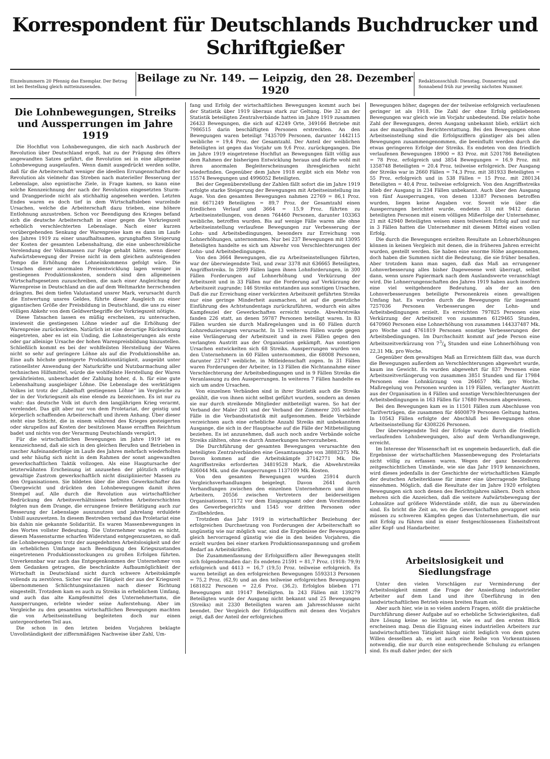Korrespondent für Deutschlands Buchdrucker und Schriftgießer
Einzelnummern 20 Pfennig das Exemplar. Der Betrag ist bei Bestellung gleich mitteinzusenden.
Beilage zu Nr. 149. — Leipzig, den 28. Dezember 1920
Redaktionsschluß: Dienstag, Donnerstag und Sonnabend früh zur jeweilig nächsten Nummer.
Die Lohnbewegungen, Streiks und Aussperrungen im Jahre 1919
Die Hochflut von Lohnbewegungen, die sich nach Ausbruch der Revolution über Deutschland ergoß, hat zu der Prägung des öfters angewandten Satzes geführt, die Revolution sei in eine allgemeine Lohnbewegung ausgelaufen. Wenn damit ausgedrückt werden sollte, daß für die Arbeiterschaft weniger die ideellen Errungenschaften der Revolution als vielmehr das Streben nach materieller Besserung der Lebenslage, also egoistische Ziele, in Frage kamen, so kann eine solche Kennzeichnung der nach der Revolution eingesetzten Sturm- und Drangperiode nicht als stichhaltig angesehen werden. Letzten Endes waren es doch tief in dem Wirtschaftsleben wurzelnde Ursachen, welche die Arbeiterschaft dazu trieben, eine höhere Entlohnung anzustreben. Schon vor Beendigung des Krieges befand sich die deutsche Arbeiterschaft in einer gegen die Vorkriegszeit erheblich verschlechterten Lebenslage. Nach einer kurzen vorübergehenden Senkung der Warenpreise kam es dann im Laufe des Jahres 1919 zu einer unaufhaltsamen, sprunghaften Steigerung der Kosten der gesamten Lebenshaltung, die eine unbeschreibliche Verelendung der Volksmassen zur Folge gehabt hätte, wenn dieser Aufwärtsbewegung der Preise nicht in dem gleichen aufsteigenden Tempo die Erhöhung des Lohneinkommens gefolgt wäre. Die Ursachen dieser anormalen Preisentwicklung lagen weniger in gestiegenen Produktionskosten, sondern sind den allgemeinen Wirtschaftsgesetzen zuzuschreiben, die nach einer Angleichung der Warenpreise in Deutschland an die auf dem Weltmarkte herrschenden drängten. Bei dem tiefen Valutastand unsrer Mark, verursacht durch die Entwertung unsres Geldes, führte dieser Ausgleich zu einer gigantischen Größe der Preisbildung in Deutschland, die uns zu einer völligen Abkehr von dem Geldwertbegriffe der Vorkriegszeit nötigte.
Diese Tatsachen lassen es müßig erscheinen, zu untersuchen, inwieweit die gestiegenen Löhne wieder auf die Erhöhung der Warenpreise zurückwirkten. Natürlich ist eine derartige Rückwirkung eingetreten, aber es ist ein Unding, die Lohnsteigerungen als erste oder gar alleinige Ursache der hohen Warenpreisbildung hinzustellen. Schließlich kommt es bei der wohlfeilsten Herstellung der Waren nicht so sehr auf geringere Löhne als auf die Produktionshöhe an. Eine aufs höchste gesteigerte Produktionstätigkeit, ausgeübt unter rationellster Anwendung der Naturkräfte und Nutzbarmachung aller technischen Hilfsmittel, würde die wohlfeilste Herstellung der Waren gewährleisten, unbeschadet der Zahlung hoher, d. h. für eine gute Lebenshaltung ausgiebiger Löhne. Die Lebenslage des werktätigen Volkes ist trotz der „fabelhaft gestiegenen Löhne“ im Vergleiche zu der in der Vorkriegszeit als eine elende zu bezeichnen. Es ist nur zu wahr: das deutsche Volk ist durch den langjährigen Krieg verarmt, verelendet. Das gilt aber nur von dem Proletariat, der geistig und körperlich schaffenden Arbeiterschaft und ihrem Anhang. Über dieser steht eine Schicht, die in einem während des Krieges gesteigerten oder skrupellos auf Kosten der besitzlosen Masse errafften Reichtum badet und nichts von der Verarmung Deutschlands verspürt.
Für die wirtschaftlichen Bewegungen im Jahre 1919 ist es kennzeichnend, daß sie sich in den gleichen Berufen und Betrieben in rascher Aufeinanderfolge im Laufe des Jahres mehrfach wiederholten und sehr häufig sich nicht in dem Rahmen der sonst angewandten gewerkschaftlichen Taktik vollzogen. Als eine Hauptursache der letzterwähnten Erscheinung ist anzusehen der plötzlich erfolgte gewaltige Zustrom gewerkschaftlich nicht disziplinierter Massen zu den Organisationen. Sie bildeten über die alten Gewerkschafter das Übergewicht und drückten den Lohnbewegungen damit ihren Stempel auf. Alle durch die Revolution aus wirtschaftlicher Bedrückung des Arbeitsverhältnisses befreiten Arbeiterschichten folgten nun dem Drange, die errungene freiere Betätigung auch zur Besserung der Lebenslage auszunutzen und jahrelang erduldete Unbill auszuwetzen. In diesem Bestreben verband das Proletariat eine bis dahin nie gekannte Solidarität. Es waren Massenbewegungen in des Wortes vollster Bedeutung. Die Unternehmer wagten es nicht, diesem Massensturme scharfen Widerstand entgegenzusetzen, so daß die Lohnbewegungen trotz der ausgedehnten Arbeitslosigkeit und der im erheblichen Umfange nach Beendigung des Kriegszustandes eingetretenen Produktionsstockungen zu großen Erfolgen führten. Unverkennbar war auch das Entgegenkommen der Unternehmer von dem Gedanken getragen, die beschränkte Aufbaumöglichkeit der Wirtschaft in Deutschland nicht durch schwere Arbeitskämpfe vollends zu zerstören. Sicher war die Tätigkeit der aus der Kriegszeit übernommenen Schlichtungsinstanzen nach dieser Richtung eingestellt. Trotzdem kam es auch zu Streiks in erheblichem Umfang, und auch das alte Kampfesmittel des Unternehmertums, die Aussperrungen, erlebte wieder seine Auferstehung. Aber im Vergleiche zu den gesamten wirtschaftlichen Bewegungen machten die von Arbeitseinstellung begleiteten doch nur einen untergeordneten Teil aus.
Die schon in den letzten beiden Vorjahren beklagte Unvollständigkeit der ziffernmäßigen Nachweise über Zahl, Um-
fang und Erfolg der wirtschaftlichen Bewegungen kommt auch bei der Statistik über 1919 überaus stark zur Geltung. Die 32 an der Statistik beteiligten Zentralverbände hatten im Jahre 1919 zusammen 26433 Bewegungen, die sich auf 42249 Orte, 349166 Betriebe mit 7986515 darin beschäftigten Personen erstreckten. An den Bewegungen waren beteiligt 7435709 Personen, darunter 1442115 weibliche = 19,4 Proz. der Gesamtzahl. Der Anteil der weiblichen Beteiligten ist gegen das Vorjahr um 9,6 Proz. zurückgegangen. Die im Jahre 1919 eingetretene Hochflut an Bewegungen fällt völlig aus dem Rahmen der bisherigen Entwicklung heraus und dürfte wohl mit ihren anormalen Begleiterscheinungen ihresgleichen nicht wiederfinden. Gegenüber dem Jahre 1918 ergibt sich ein Mehr von 15574 Bewegungen und 4996052 Beteiligten.
Bei der Gegenüberstellung der Zahlen fällt sofort die im Jahre 1919 erfolgte starke Steigerung der Bewegungen mit Arbeitseinstellung ins Auge. Von den gesamten Bewegungen nahmen 22769 = 86,1 Proz. mit 6671249 Beteiligten = 89,7 Proz. der Gesamtzahl einen friedlichen Verlauf und 3664 = 15,9 Proz. führten zu Arbeitseinstellungen, von denen 764460 Personen, darunter 103363 weibliche, betroffen wurden. Bis auf wenige Fälle waren alle ohne Arbeitseinstellung verlaufene Bewegungen zur Verbesserung der Lohn- und Arbeitsbedingungen, besonders zur Erreichung von Lohnerhöhungen, unternommen. Nur bei 237 Bewegungen mit 13095 Beteiligten handelte es sich um Abwehr von Verschlechterungen der Lohn- und Arbeitsbedingungen.
Von den 3664 Bewegungen, die zu Arbeitseinstellungen führten, war der überwiegendste Teil, und zwar 3378 mit 636665 Beteiligten, Angriffsstreiks. In 2899 Fällen lagen ihnen Lohnforderungen, in 300 Fällen Forderungen auf Lohnerhöhung und Verkürzung der Arbeitszeit und in 33 Fällen nur die Forderung auf Verkürzung der Arbeitszeit zugrunde; 146 Streiks entstanden aus sonstigen Ursachen. Daß die zur Erreichung einer verkürzten Arbeitszeit geführten Streiks nur eine geringe Minderheit ausmachen, ist auf die gesetzliche Einführung des Achtstundentags zurückzuführen, wodurch ein altes Kampfesziel der Gewerkschaften erreicht wurde. Abwehrstreiks fanden 226 statt, an denen 59787 Personen beteiligt waren. In 83 Fällen wurden sie durch Maßregelungen und in 60 Fällen durch Lohnreduzierungen verursacht. In 13 weiteren Fällen wurde gegen eine Verlängerung der Arbeitszeit und in zwei Fällen gegen den verlangten Austritt aus der Organisation gekämpft. Aus sonstigen Ursachen entwickelten sich 68 Streiks. Aussperrungen wurden von den Unternehmern in 60 Fällen unternommen, die 68008 Personen, darunter 23747 weibliche, in Mitleidenschaft zogen. In 31 Fällen waren Forderungen der Arbeiter, in 13 Fällen die Nichtannahme einer Verschlechterung der Arbeitsbedingungen und in 9 Fällen Streiks die Veranlassung zu den Aussperrungen. In weiteren 7 Fällen handelte es sich um andre Ursachen.
Von einzelnen Verbänden sind in ihrer Statistik auch die Streiks gezählt, die von ihnen nicht selbst geführt wurden, sondern an denen sie nur durch streikende Mitglieder mitbeteiligt waren. So hat der Verband der Maler 201 und der Verband der Zimmerer 205 solcher Fälle in die Verbandsstatistik mit aufgenommen. Beide Verbände verzeichnen auch eine erhebliche Anzahl Streiks mit unbekanntem Ausgange, die sich in der Hauptsache auf die Fälle der Mitbeteiligung beziehen. Es ist anzunehmen, daß auch noch andre Verbände solche Streiks zählten, ohne es durch Anmerkungen hervorzuheben.
Die Durchführung der gesamten Bewegungen verursachte den beteiligten Zentralverbänden eine Gesamtausgabe von 38882375 Mk. Davon kommen auf die Arbeitskämpfe 37142771 Mk. Die Angriffsstreiks erforderten 34819528 Mark, die Abwehrstreiks 836044 Mk. und die Aussperrungen 1137109 Mk. Kosten.
Von den gesamten Bewegungen wurden 25914 durch Vergleichsverhandlungen beigelegt. Davon 2641 durch Verhandlungen zwischen den einzelnen Unternehmern und ihren Arbeitern, 20556 zwischen Vertretern der beiderseitigen Organisationen, 1172 vor dem Einigungsamt oder dem Vorsitzenden des Gewerbegerichts und 1545 vor dritten Personen oder Zivilbehörden.
Trotzdem das Jahr 1919 in wirtschaftlicher Beziehung der erfolgreichen Durchsetzung von Forderungen der Arbeiterschaft so ungünstig wie nur möglich war, sind die Ergebnisse der Bewegungen gleich hervorragend günstig wie die in den beiden Vorjahren, die erzielt wurden bei einer starken Produktionsanspannung und großem Bedarf an Arbeitskräften.
Die Zusammenfassung der Erfolgsziffern aller Bewegungen stellt sich folgendermaßen dar: Es endeten 21591 = 81,7 Proz. (1918: 79,9) erfolgreich und 4413 = 16,7 (19,5) Proz. teilweise erfolgreich. Es waren beteiligt an den erfolgreichen Bewegungen 5593313 Personen = 75,2 Proz. (62,9) und an den teilweise erfolgreichen Bewegungen 1681822 Personen = 22,6 Proz. (36,2). Erfolglos blieben 171 Bewegungen mit 19147 Beteiligten. In 243 Fällen mit 139279 Beteiligten wurde der Ausgang nicht bekannt und 25 Bewegungen (Streiks) mit 2330 Beteiligten waren am Jahresschlusse nicht beendet. Der Vergleich der Erfolgsziffern mit denen des Vorjahrs zeigt, daß der Anteil der erfolgreichen
Bewegungen höher, dagegen der der teilweise erfolgreich verlaufenen geringer ist als 1918. Die Zahl der ohne Erfolg gebliebenen Bewegungen war gleich wie im Vorjahr unbedeutend. Die relativ hohe Zahl der Bewegungen, deren Ausgang unbekannt blieb, erklärt sich aus der mangelhaften Berichterstattung. Bei den Bewegungen ohne Arbeitseinstellung sind die Erfolgsziffern günstiger als bei allen Bewegungen zusammengenommen, die beeinflußt werden durch die etwas geringeren Erfolge der Streiks. Es endeten von den friedlich verlaufenen Bewegungen 18900 = 83 Proz. mit 5201786 Beteiligten = 78 Proz. erfolgreich und 3854 Bewegungen = 16,9 Proz. mit 1358748 Beteiligten = 20,4 Proz. teilweise erfolgreich. Der Ausgang der Streiks war in 2660 Fällen = 74,3 Proz. mit 381933 Beteiligten = 55 Proz. erfolgreich und in 538 Fällen = 15 Proz. mit 280134 Beteiligten = 40,4 Proz. teilweise erfolgreich. Von den Angriffsstreiks blieb der Ausgang in 234 Fällen unbekannt. Auch über den Ausgang von fünf Aussperrungen, von denen 13387 Personen betroffen wurden, liegen keine Angaben vor. Soweit wie über die Aussperrungen berichtet wurde, endeten 31 mit 9412 daran beteiligten Personen mit einem völligen Mißerfolge der Unternehmer, 21 mit 42940 Beteiligten weisen einen teilweisen Erfolg auf und nur in 3 Fällen hatten die Unternehmer mit diesem Mittel einen vollen Erfolg.
Die durch die Bewegungen erzielten Resultate an Lohnerhöhungen können in keinen Vergleich mit denen, die in früheren Jahren erreicht wurden, gestellt werden. Sie haben eine enorme Höhe angenommen, doch haben die Summen nicht die Bedeutung, die sie früher besaßen. Aber trotzdem kann man sagen, daß das Maß an errungener Lohnverbesserung alles bisher Dagewesene weit überragt, selbst dann, wenn unsre Papiermark nach dem Auslandswerte veranschlagt wird. Die Lohnerrungenschaften des Jahres 1919 haben auch insofern eine viel weitgehendere Bedeutung, als der an den Lohnverbesserungen beteiligte Personenkreis einen gewaltigen Umfang hat. Es wurden durch die Bewegungen für insgesamt 7257036 Personen Verbesserungen der Lohn- und Arbeitsbedingungen erzielt. Es erreichten 797825 Personen eine Verkürzung der Arbeitszeit von zusammen 6129465 Stunden, 6470960 Personen eine Lohnerhöhung von zusammen 144337487 Mk. pro Woche und 4761819 Personen sonstige Verbesserungen der Arbeitsbedingungen. Im Durchschnitt kommt auf jede Person eine Arbeitszeitverkürzung von 73/4 Stunden und eine Lohnerhöhung von 22,31 Mk. pro Woche.
Gegenüber dem gewaltigen Maß an Erreichtem fällt das, was durch die Bewegungen außerdem an Verschlechterungen abgewehrt wurde, kaum ins Gewicht. Es wurden abgewehrt für 837 Personen eine Arbeitszeitverlängerung von zusammen 3851 Stunden und für 17984 Personen eine Lohnkürzung von 264657 Mk. pro Woche. Maßregelung von Personen wurden in 119 Fällen, verlangter Austritt aus der Organisation in 4 Fällen und sonstige Verschlechterungen der Arbeitsbedingungen in 163 Fällen für 17680 Personen abgewiesen.
Bei den Bewegungen kam es in 11501 Fällen zum Abschlusse von Tarifverträgen, die zusammen für 4600879 Personen Geltung hatten. In 10543 Fällen erfolgte der Abschluß bei Bewegungen ohne Arbeitseinstellung für 4308226 Personen.
Der überwiegendste Teil der Erfolge wurde durch die friedlich verlaufenden Lohnbewegungen, also auf dem Verhandlungswege, erreicht.
Im Interesse der Wissenschaft ist es ungemein bedauerlich, daß die Ergebnisse der wirtschaftlichen Massenbewegung des Proletariats nicht völlig zu erfassen waren. Wegen der ganz besonderen zeitgeschichtlichen Umstände, wie sie das Jahr 1919 kennzeichnen, wird dieses jedenfalls in der Geschichte der wirtschaftlichen Kämpfe der deutschen Arbeiterklasse für immer eine überragende Stellung einnehmen. Möglich, daß die Resultate der im Jahre 1920 erfolgten Bewegungen sich noch denen des Berichtsjahres nähern. Doch schon mehren sich die Anzeichen, daß die weitere Aufwärtsbewegung der Lohnsätze auf größere Widerstände stößt, die nun zu überwinden sind. Es bricht die Zeit an, wo die Gewerkschaften gewappnet sein müssen zu schweren Kämpfen gegen das Unternehmertum, die nur mit Erfolg zu führen sind in einer festgeschlossenen Einheitsfront aller Kopf- und Handarbeiter.
Arbeitslosigkeit und Siedlungsfrage
Unter den vielen Vorschlägen zur Verminderung der Arbeitslosigkeit nimmt die Frage der Ansiedlung industrieller Arbeiter auf dem Land und ihre Überführung in den landwirtschaftlichen Betrieb einen breiten Raum ein.
Aber auch hier, wie in so vielen andern Fragen, stößt die praktische Durchführung dieser Aufgabe auf so erhebliche Schwierigkeiten, daß ihre Lösung keine so leichte ist, wie es auf den ersten Blick erscheinen mag. Denn die Eignung eines industriellen Arbeiters zur landwirtschaftlichen Tätigkeit hängt nicht lediglich von dem guten Willen desselben ab, es ist auch eine Reihe von Vorkenntnissen notwendig, die nur durch eine entsprechende Schulung zu erlangen sind. Es muß daher jeder, der sich